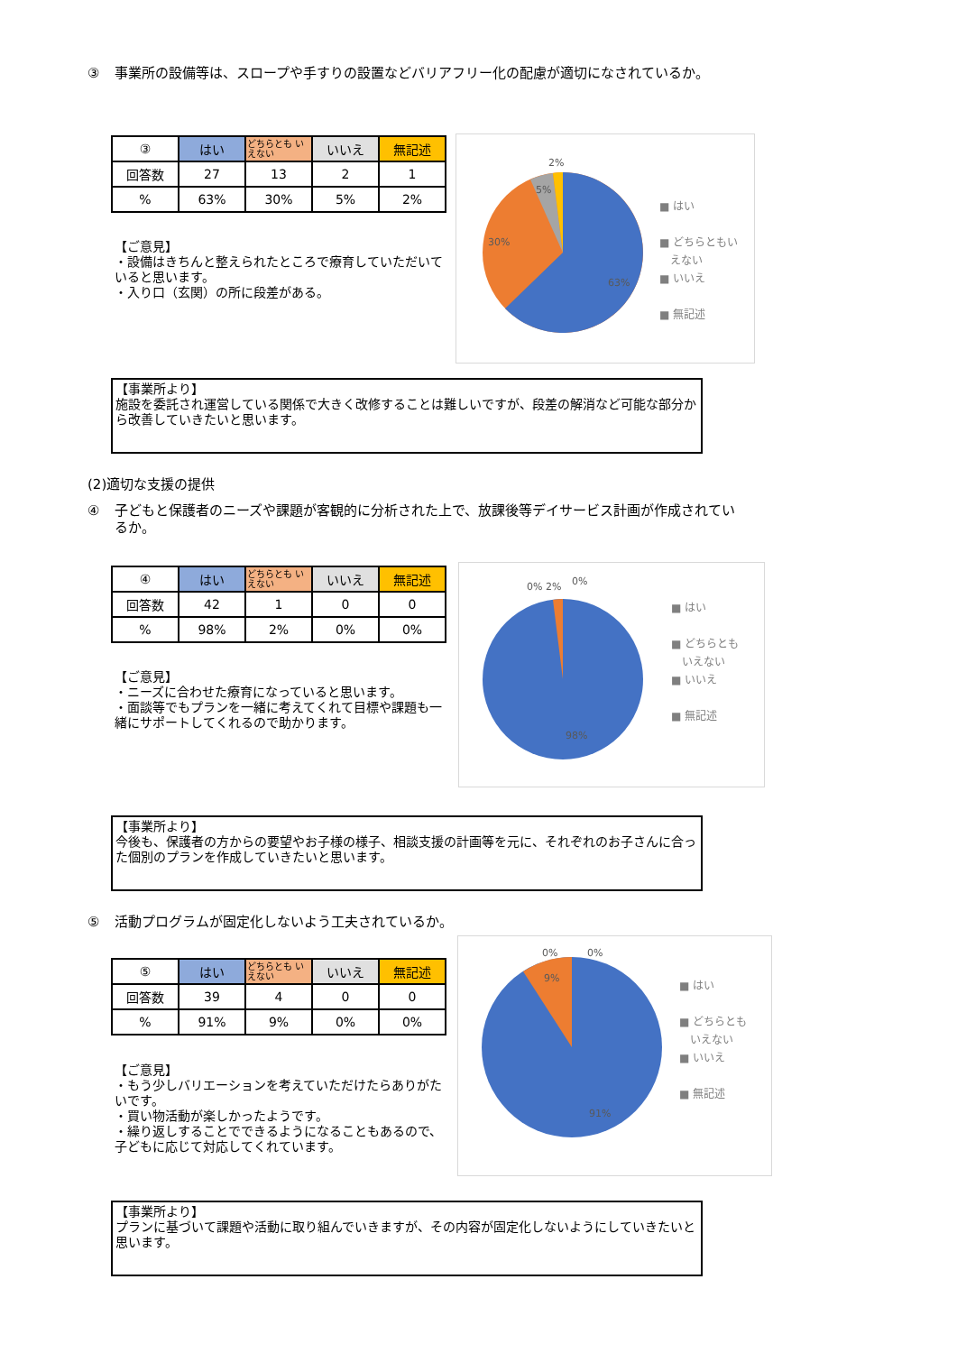③ 事業所の設備等は、スロープや手すりの設置などバリアフリー化の配慮が適切になされているか。
| ③ | はい | どちらとも いえない | いいえ | 無記述 |
| --- | --- | --- | --- | --- |
| 回答数 | 27 | 13 | 2 | 1 |
| % | 63% | 30% | 5% | 2% |
【ご意見】
・設備はきちんと整えられたところで療育していただいていると思います。
・入り口（玄関）の所に段差がある。
2%
5%
30%
63%
■ はい
■ どちらともい
　えない
■ いいえ
■ 無記述
【事業所より】
施設を委託され運営している関係で大きく改修することは難しいですが、段差の解消など可能な部分から改善していきたいと思います。
(2)適切な支援の提供
④
子どもと保護者のニーズや課題が客観的に分析された上で、放課後等デイサービス計画が作成されているか。
| ④ | はい | どちらとも いえない | いいえ | 無記述 |
| --- | --- | --- | --- | --- |
| 回答数 | 42 | 1 | 0 | 0 |
| % | 98% | 2% | 0% | 0% |
【ご意見】
・ニーズに合わせた療育になっていると思います。
・面談等でもプランを一緒に考えてくれて目標や課題も一緒にサポートしてくれるので助かります。
0% 2% 0%
98%
■ はい
■ どちらとも
　いえない
■ いいえ
■ 無記述
【事業所より】
今後も、保護者の方からの要望やお子様の様子、相談支援の計画等を元に、それぞれのお子さんに合った個別のプランを作成していきたいと思います。
⑤ 活動プログラムが固定化しないよう工夫されているか。
| ⑤ | はい | どちらとも いえない | いいえ | 無記述 |
| --- | --- | --- | --- | --- |
| 回答数 | 39 | 4 | 0 | 0 |
| % | 91% | 9% | 0% | 0% |
【ご意見】
・もう少しバリエーションを考えていただけたらありがたいです。
・買い物活動が楽しかったようです。
・繰り返しすることでできるようになることもあるので、子どもに応じて対応してくれています。
0% 0%
9%
91%
■ はい
■ どちらとも
　いえない
■ いいえ
■ 無記述
【事業所より】
プランに基づいて課題や活動に取り組んでいきますが、その内容が固定化しないようにしていきたいと思います。